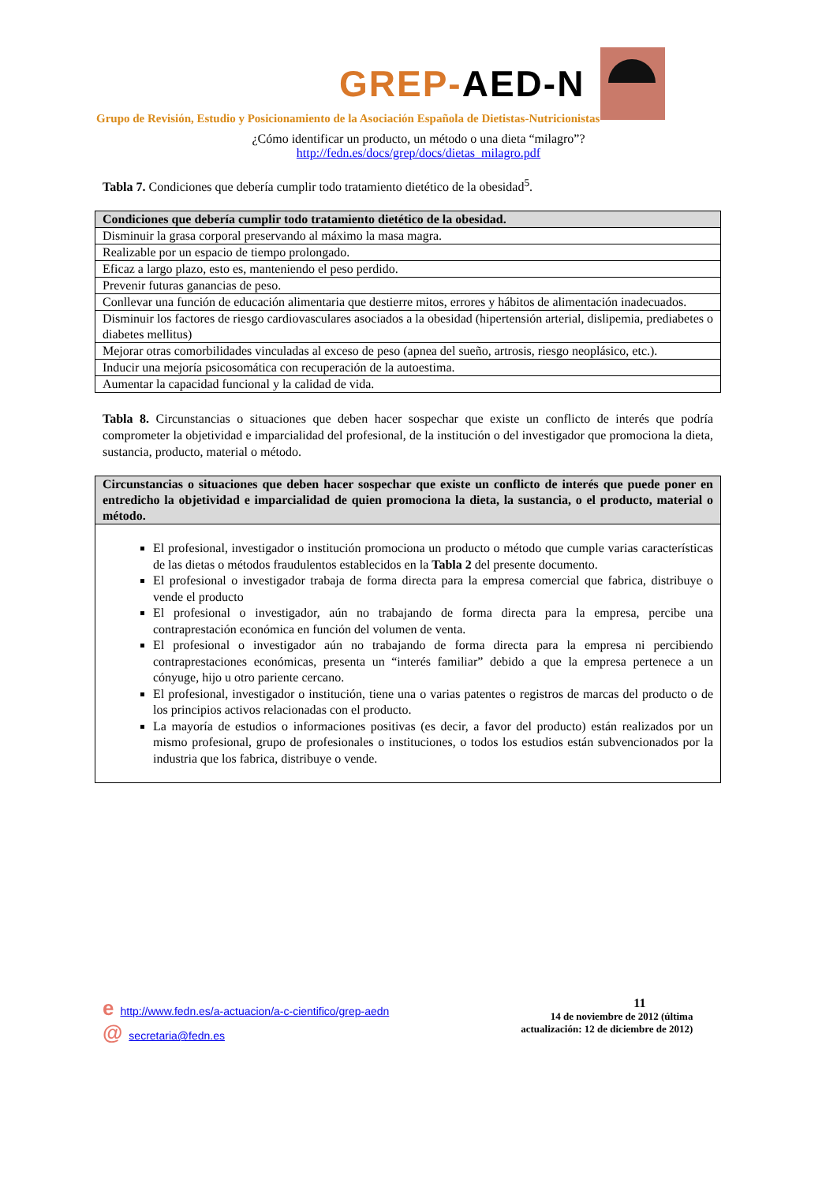GREP-AED-N
Grupo de Revisión, Estudio y Posicionamiento de la Asociación Española de Dietistas-Nutricionistas
¿Cómo identificar un producto, un método o una dieta “milagro”?
http://fedn.es/docs/grep/docs/dietas_milagro.pdf
Tabla 7. Condiciones que debería cumplir todo tratamiento dietético de la obesidad<sup>5</sup>.
| Condiciones que debería cumplir todo tratamiento dietético de la obesidad. |
| --- |
| Disminuir la grasa corporal preservando al máximo la masa magra. |
| Realizable por un espacio de tiempo prolongado. |
| Eficaz a largo plazo, esto es, manteniendo el peso perdido. |
| Prevenir futuras ganancias de peso. |
| Conllevar una función de educación alimentaria que destierre mitos, errores y hábitos de alimentación inadecuados. |
| Disminuir los factores de riesgo cardiovasculares asociados a la obesidad (hipertensión arterial, dislipemia, prediabetes o diabetes mellitus) |
| Mejorar otras comorbilidades vinculadas al exceso de peso (apnea del sueño, artrosis, riesgo neoplásico, etc.). |
| Inducir una mejoría psicosomática con recuperación de la autoestima. |
| Aumentar la capacidad funcional y la calidad de vida. |
Tabla 8. Circunstancias o situaciones que deben hacer sospechar que existe un conflicto de interés que podría comprometer la objetividad e imparcialidad del profesional, de la institución o del investigador que promociona la dieta, sustancia, producto, material o método.
| Circunstancias o situaciones que deben hacer sospechar que existe un conflicto de interés que puede poner en entredicho la objetividad e imparcialidad de quien promociona la dieta, la sustancia, o el producto, material o método. |
| --- |
| El profesional, investigador o institución promociona un producto o método que cumple varias características de las dietas o métodos fraudulentos establecidos en la Tabla 2 del presente documento. El profesional o investigador trabaja de forma directa para la empresa comercial que fabrica, distribuye o vende el producto El profesional o investigador, aún no trabajando de forma directa para la empresa, percibe una contraprestación económica en función del volumen de venta. El profesional o investigador aún no trabajando de forma directa para la empresa ni percibiendo contraprestaciones económicas, presenta un “interés familiar” debido a que la empresa pertenece a un cónyuge, hijo u otro pariente cercano. El profesional, investigador o institución, tiene una o varias patentes o registros de marcas del producto o de los principios activos relacionadas con el producto. La mayoría de estudios o informaciones positivas (es decir, a favor del producto) están realizados por un mismo profesional, grupo de profesionales o instituciones, o todos los estudios están subvencionados por la industria que los fabrica, distribuye o vende. |
ehttp://www.fedn.es/a-actuacion/a-c-cientifico/grep-aedn
@ secretaria@fedn.es
11
14 de noviembre de 2012 (última
actualización: 12 de diciembre de 2012)